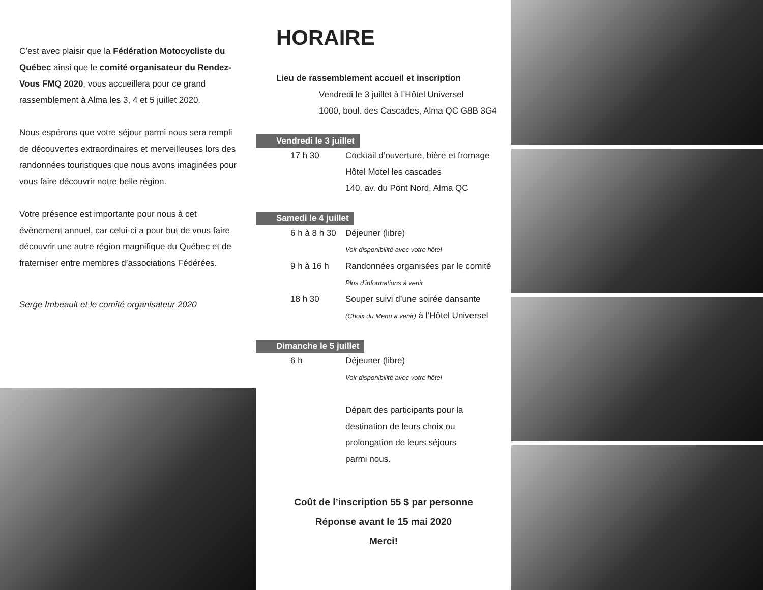C’est avec plaisir que la Fédération Motocycliste du Québec ainsi que le comité organisateur du Rendez-Vous FMQ 2020, vous accueillera pour ce grand rassemblement à Alma les 3, 4 et 5 juillet 2020.
Nous espérons que votre séjour parmi nous sera rempli de découvertes extraordinaires et merveilleuses lors des randonnées touristiques que nous avons imaginées pour vous faire découvrir notre belle région.
Votre présence est importante pour nous à cet évènement annuel, car celui-ci a pour but de vous faire découvrir une autre région magnifique du Québec et de fraterniser entre membres d’associations Fédérées.
Serge Imbeault et le comité organisateur 2020
HORAIRE
Lieu de rassemblement accueil et inscription
Vendredi le 3 juillet à l’Hôtel Universel
1000, boul. des Cascades, Alma QC G8B 3G4
Vendredi le 3 juillet
17 h 30 Cocktail d’ouverture, bière et fromage
Hôtel Motel les cascades
140, av. du Pont Nord, Alma QC
Samedi le 4 juillet
6 h à 8 h 30 Déjeuner (libre)
Voir disponibilité avec votre hôtel
9 h à 16 h Randonnées organisées par le comité
Plus d’informations à venir
18 h 30 Souper suivi d’une soirée dansante
(Choix du Menu a venir) à l’Hôtel Universel
Dimanche le 5 juillet
6 h Déjeuner (libre)
Voir disponibilité avec votre hôtel
Départ des participants pour la
destination de leurs choix ou
prolongation de leurs séjours
parmi nous.
Coût de l’inscription 55 $ par personne
Réponse avant le 15 mai 2020
Merci!